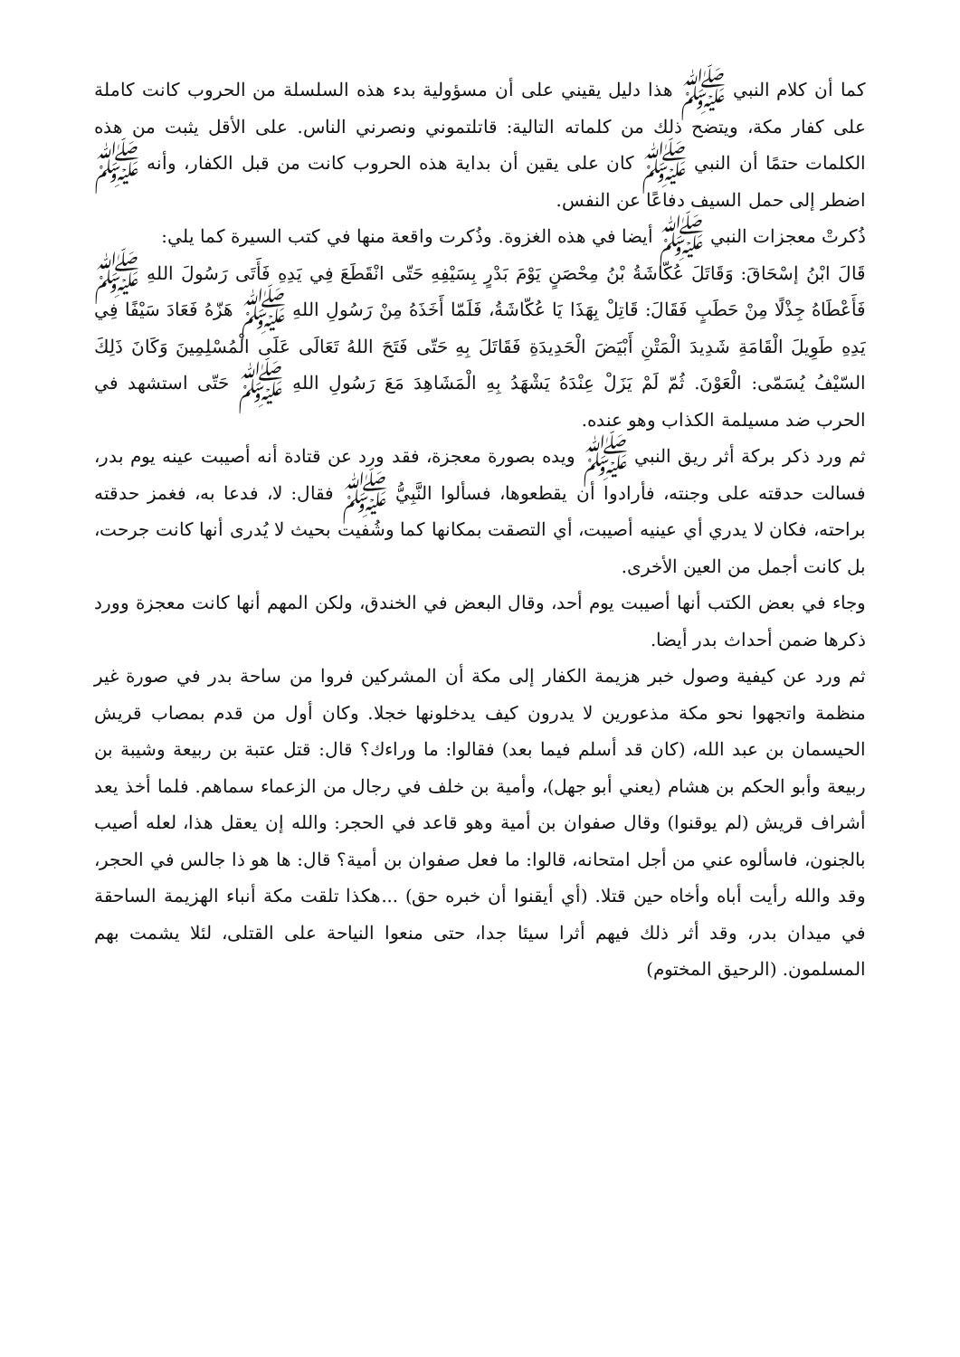كما أن كلام النبي ﷺ هذا دليل يقيني على أن مسؤولية بدء هذه السلسلة من الحروب كانت كاملة على كفار مكة، ويتضح ذلك من كلماته التالية: قاتلتموني ونصرني الناس. على الأقل يثبت من هذه الكلمات حتمًا أن النبي ﷺ كان على يقين أن بداية هذه الحروب كانت من قبل الكفار، وأنه ﷺ اضطر إلى حمل السيف دفاعًا عن النفس.
ذُكرتْ معجزات النبي ﷺ أيضا في هذه الغزوة. وذُكرت واقعة منها في كتب السيرة كما يلي:
قَالَ ابْنُ إسْحَاقَ: وَقَاتَلَ عُكّاشَةُ بْنُ مِحْصَنٍ يَوْمَ بَدْرٍ بِسَيْفِهِ حَتّى انْقَطَعَ فِي يَدِهِ فَأَتَى رَسُولَ اللهِ ﷺ فَأَعْطَاهُ جِذْلًا مِنْ حَطَبٍ فَقَالَ: قَاتِلْ بِهَذَا يَا عُكّاشَةُ، فَلَمّا أَخَذَهُ مِنْ رَسُولِ اللهِ ﷺ هَزّهُ فَعَادَ سَيْفًا فِي يَدِهِ طَوِيلَ الْقَامَةِ شَدِيدَ الْمَتْنِ أَبْيَضَ الْحَدِيدَةِ فَقَاتَلَ بِهِ حَتّى فَتَحَ اللهُ تَعَالَى عَلَى الْمُسْلِمِينَ وَكَانَ ذَلِكَ السّيْفُ يُسَمّى: الْعَوْنَ. ثُمّ لَمْ يَزَلْ عِنْدَهُ يَشْهَدُ بِهِ الْمَشَاهِدَ مَعَ رَسُولِ اللهِ ﷺ حَتّى استشهد في الحرب ضد مسيلمة الكذاب وهو عنده.
ثم ورد ذكر بركة أثر ريق النبي ﷺ ويده بصورة معجزة، فقد ورد عن قتادة أنه أصيبت عينه يوم بدر، فسالت حدقته على وجنته، فأرادوا أن يقطعوها، فسألوا النَّبِيُّ ﷺ فقال: لا، فدعا به، فغمز حدقته براحته، فكان لا يدري أي عينيه أصيبت، أي التصقت بمكانها كما وشُفيت بحيث لا يُدرى أنها كانت جرحت، بل كانت أجمل من العين الأخرى.
وجاء في بعض الكتب أنها أصيبت يوم أحد، وقال البعض في الخندق، ولكن المهم أنها كانت معجزة وورد ذكرها ضمن أحداث بدر أيضا.
ثم ورد عن كيفية وصول خبر هزيمة الكفار إلى مكة أن المشركين فروا من ساحة بدر في صورة غير منظمة واتجهوا نحو مكة مذعورين لا يدرون كيف يدخلونها خجلا. وكان أول من قدم بمصاب قريش الحيسمان بن عبد الله، (كان قد أسلم فيما بعد) فقالوا: ما وراءك؟ قال: قتل عتبة بن ربيعة وشيبة بن ربيعة وأبو الحكم بن هشام (يعني أبو جهل)، وأمية بن خلف في رجال من الزعماء سماهم. فلما أخذ يعد أشراف قريش (لم يوقنوا) وقال صفوان بن أمية وهو قاعد في الحجر: والله إن يعقل هذا، لعله أصيب بالجنون، فاسألوه عني من أجل امتحانه، قالوا: ما فعل صفوان بن أمية؟ قال: ها هو ذا جالس في الحجر، وقد والله رأيت أباه وأخاه حين قتلا. (أي أيقنوا أن خبره حق) ...هكذا تلقت مكة أنباء الهزيمة الساحقة في ميدان بدر، وقد أثر ذلك فيهم أثرا سيئا جدا، حتى منعوا النياحة على القتلى، لئلا يشمت بهم المسلمون. (الرحيق المختوم)